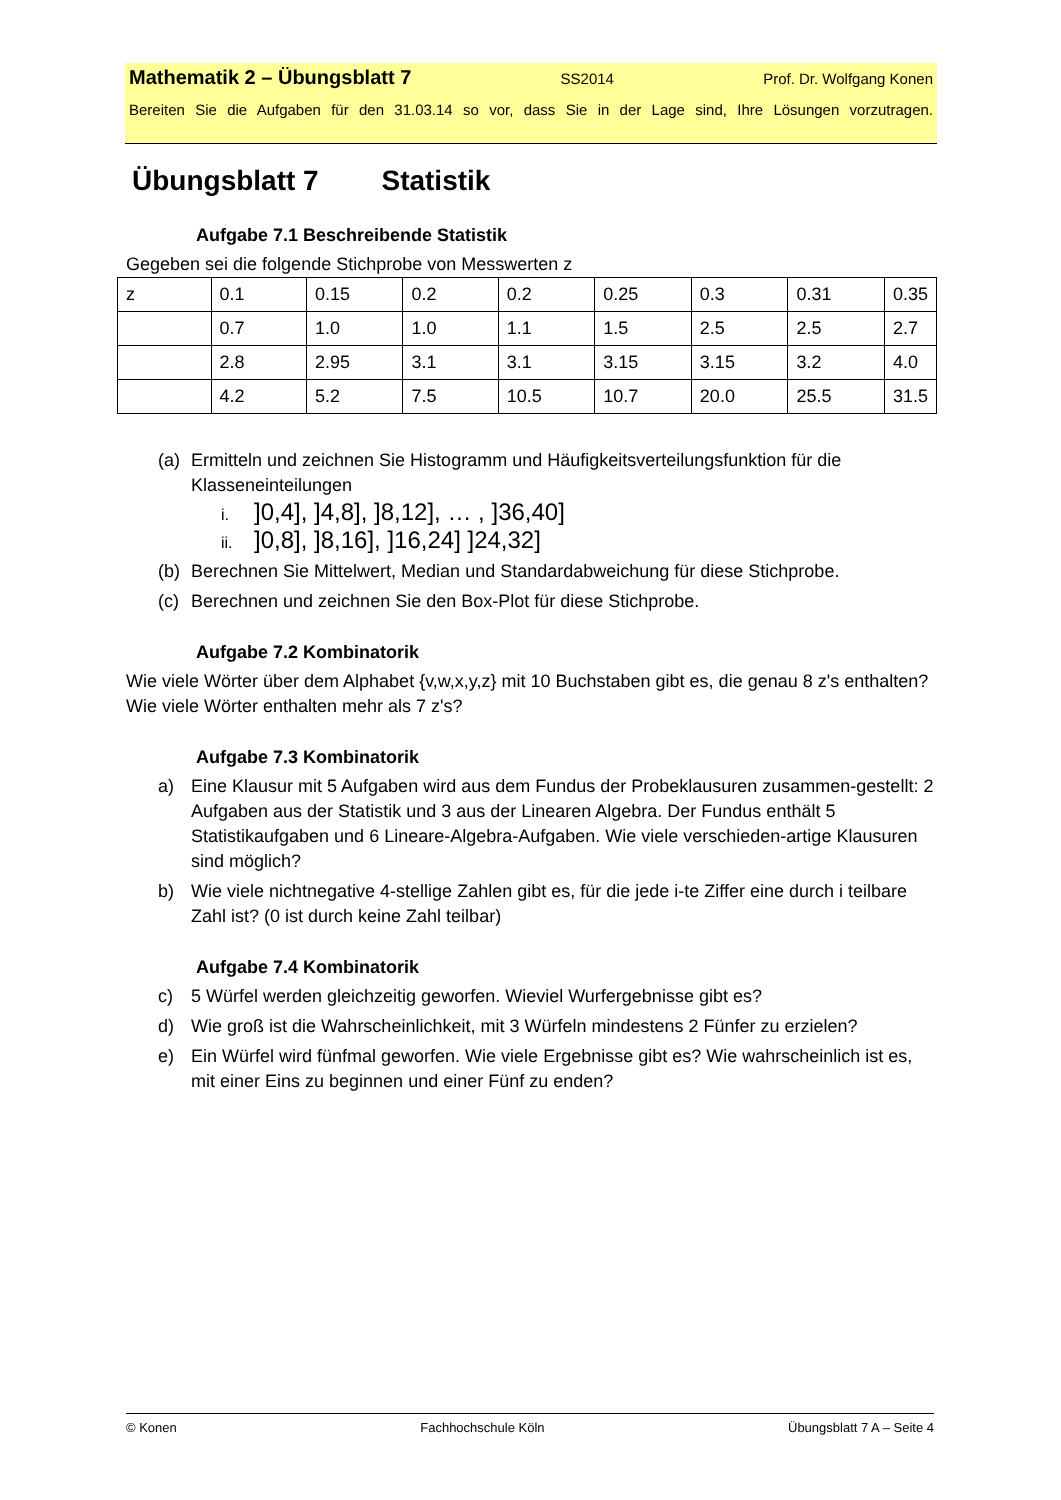Mathematik 2 – Übungsblatt 7 SS2014 Prof. Dr. Wolfgang Konen
Bereiten Sie die Aufgaben für den 31.03.14 so vor, dass Sie in der Lage sind, Ihre Lösungen vorzutragen.
Übungsblatt 7 Statistik
Aufgabe 7.1 Beschreibende Statistik
Gegeben sei die folgende Stichprobe von Messwerten z
| z | 0.1 | 0.15 | 0.2 | 0.2 | 0.25 | 0.3 | 0.31 | 0.35 |
| | 0.7 | 1.0 | 1.0 | 1.1 | 1.5 | 2.5 | 2.5 | 2.7 |
| | 2.8 | 2.95 | 3.1 | 3.1 | 3.15 | 3.15 | 3.2 | 4.0 |
| | 4.2 | 5.2 | 7.5 | 10.5 | 10.7 | 20.0 | 25.5 | 31.5 |
(a) Ermitteln und zeichnen Sie Histogramm und Häufigkeitsverteilungsfunktion für die Klasseneinteilungen
i.]0,4], ]4,8], ]8,12], … , ]36,40]
ii.]0,8], ]8,16], ]16,24] ]24,32]
(b) Berechnen Sie Mittelwert, Median und Standardabweichung für diese Stichprobe.
(c) Berechnen und zeichnen Sie den Box-Plot für diese Stichprobe.
Aufgabe 7.2 Kombinatorik
Wie viele Wörter über dem Alphabet {v,w,x,y,z} mit 10 Buchstaben gibt es, die genau 8 z's enthalten? Wie viele Wörter enthalten mehr als 7 z's?
Aufgabe 7.3 Kombinatorik
a) Eine Klausur mit 5 Aufgaben wird aus dem Fundus der Probeklausuren zusammen-gestellt: 2 Aufgaben aus der Statistik und 3 aus der Linearen Algebra. Der Fundus enthält 5 Statistikaufgaben und 6 Lineare-Algebra-Aufgaben. Wie viele verschieden-artige Klausuren sind möglich?
b) Wie viele nichtnegative 4-stellige Zahlen gibt es, für die jede i-te Ziffer eine durch i teilbare Zahl ist? (0 ist durch keine Zahl teilbar)
Aufgabe 7.4 Kombinatorik
c) 5 Würfel werden gleichzeitig geworfen. Wieviel Wurfergebnisse gibt es?
d) Wie groß ist die Wahrscheinlichkeit, mit 3 Würfeln mindestens 2 Fünfer zu erzielen?
e) Ein Würfel wird fünfmal geworfen. Wie viele Ergebnisse gibt es? Wie wahrscheinlich ist es, mit einer Eins zu beginnen und einer Fünf zu enden?
© Konen Fachhochschule Köln Übungsblatt 7 A – Seite 4